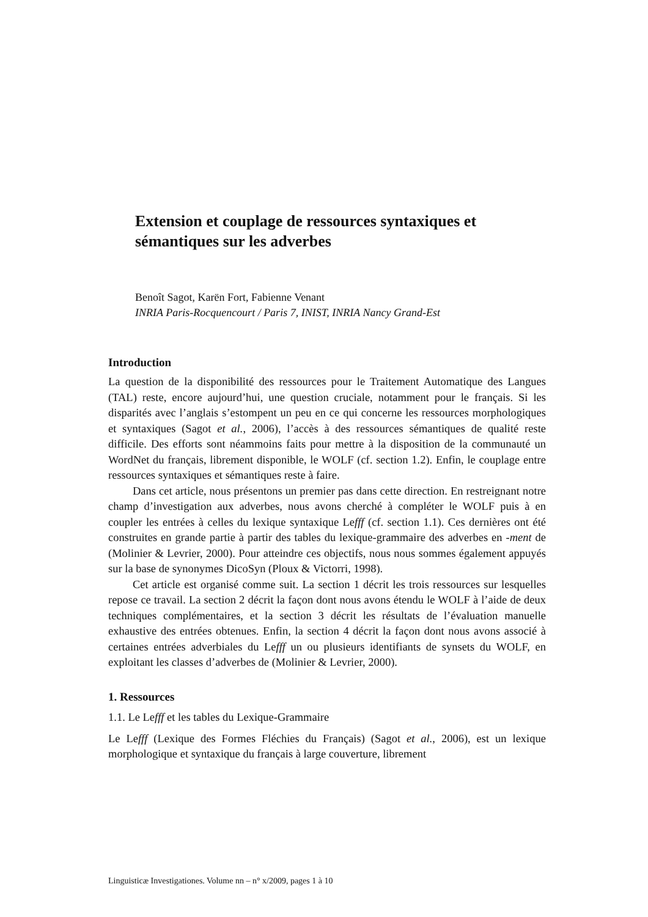Extension et couplage de ressources syntaxiques et sémantiques sur les adverbes
Benoît Sagot, Karën Fort, Fabienne Venant
INRIA Paris-Rocquencourt / Paris 7, INIST, INRIA Nancy Grand-Est
Introduction
La question de la disponibilité des ressources pour le Traitement Automatique des Langues (TAL) reste, encore aujourd’hui, une question cruciale, notamment pour le français. Si les disparités avec l’anglais s’estompent un peu en ce qui concerne les ressources morphologiques et syntaxiques (Sagot et al., 2006), l’accès à des ressources sémantiques de qualité reste difficile. Des efforts sont néammoins faits pour mettre à la disposition de la communauté un WordNet du français, librement disponible, le WOLF (cf. section 1.2). Enfin, le couplage entre ressources syntaxiques et sémantiques reste à faire.
Dans cet article, nous présentons un premier pas dans cette direction. En restreignant notre champ d’investigation aux adverbes, nous avons cherché à compléter le WOLF puis à en coupler les entrées à celles du lexique syntaxique Lefff (cf. section 1.1). Ces dernières ont été construites en grande partie à partir des tables du lexique-grammaire des adverbes en -ment de (Molinier & Levrier, 2000). Pour atteindre ces objectifs, nous nous sommes également appuyés sur la base de synonymes DicoSyn (Ploux & Victorri, 1998).
Cet article est organisé comme suit. La section 1 décrit les trois ressources sur lesquelles repose ce travail. La section 2 décrit la façon dont nous avons étendu le WOLF à l’aide de deux techniques complémentaires, et la section 3 décrit les résultats de l’évaluation manuelle exhaustive des entrées obtenues. Enfin, la section 4 décrit la façon dont nous avons associé à certaines entrées adverbiales du Lefff un ou plusieurs identifiants de synsets du WOLF, en exploitant les classes d’adverbes de (Molinier & Levrier, 2000).
1. Ressources
1.1. Le Lefff et les tables du Lexique-Grammaire
Le Lefff (Lexique des Formes Fléchies du Français) (Sagot et al., 2006), est un lexique morphologique et syntaxique du français à large couverture, librement
Linguisticæ Investigationes. Volume nn – n° x/2009, pages 1 à 10